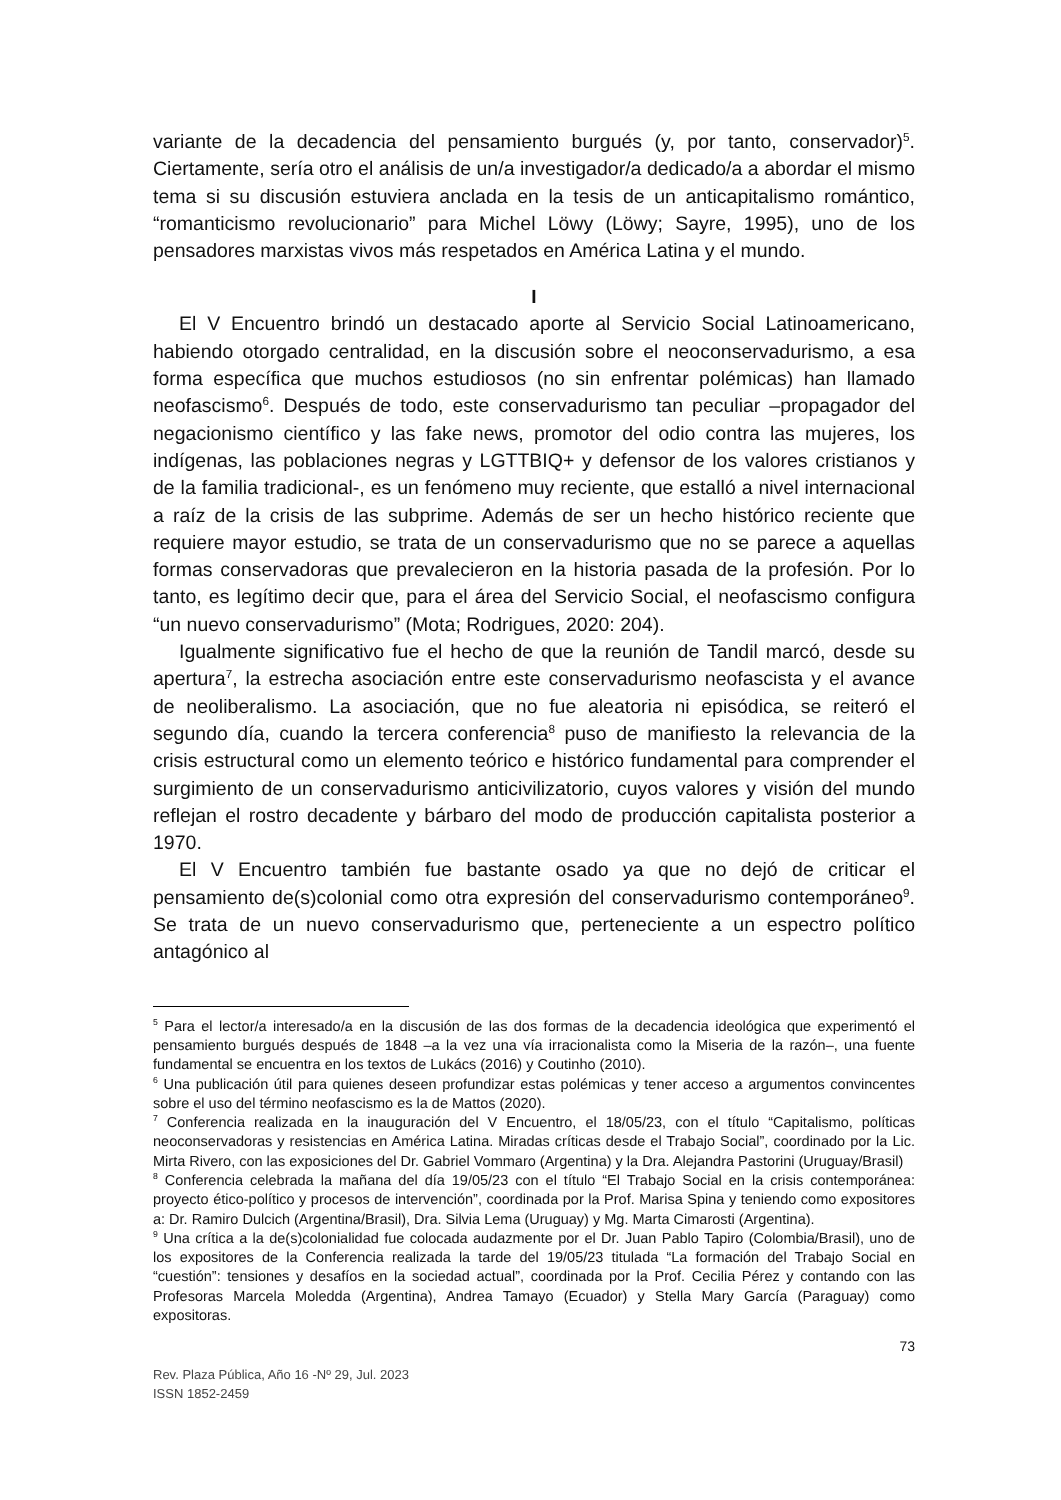variante de la decadencia del pensamiento burgués (y, por tanto, conservador)<sup>5</sup>. Ciertamente, sería otro el análisis de un/a investigador/a dedicado/a a abordar el mismo tema si su discusión estuviera anclada en la tesis de un anticapitalismo romántico, “romanticismo revolucionario” para Michel Löwy (Löwy; Sayre, 1995), uno de los pensadores marxistas vivos más respetados en América Latina y el mundo.
I
El V Encuentro brindó un destacado aporte al Servicio Social Latinoamericano, habiendo otorgado centralidad, en la discusión sobre el neoconservadurismo, a esa forma específica que muchos estudiosos (no sin enfrentar polémicas) han llamado neofascismo<sup>6</sup>. Después de todo, este conservadurismo tan peculiar –propagador del negacionismo científico y las fake news, promotor del odio contra las mujeres, los indígenas, las poblaciones negras y LGTTBIQ+ y defensor de los valores cristianos y de la familia tradicional-, es un fenómeno muy reciente, que estalló a nivel internacional a raíz de la crisis de las subprime. Además de ser un hecho histórico reciente que requiere mayor estudio, se trata de un conservadurismo que no se parece a aquellas formas conservadoras que prevalecieron en la historia pasada de la profesión. Por lo tanto, es legítimo decir que, para el área del Servicio Social, el neofascismo configura “un nuevo conservadurismo” (Mota; Rodrigues, 2020: 204).
Igualmente significativo fue el hecho de que la reunión de Tandil marcó, desde su apertura<sup>7</sup>, la estrecha asociación entre este conservadurismo neofascista y el avance de neoliberalismo. La asociación, que no fue aleatoria ni episódica, se reiteró el segundo día, cuando la tercera conferencia<sup>8</sup> puso de manifiesto la relevancia de la crisis estructural como un elemento teórico e histórico fundamental para comprender el surgimiento de un conservadurismo anticivilizatorio, cuyos valores y visión del mundo reflejan el rostro decadente y bárbaro del modo de producción capitalista posterior a 1970.
El V Encuentro también fue bastante osado ya que no dejó de criticar el pensamiento de(s)colonial como otra expresión del conservadurismo contemporáneo<sup>9</sup>. Se trata de un nuevo conservadurismo que, perteneciente a un espectro político antagónico al
<sup>5</sup> Para el lector/a interesado/a en la discusión de las dos formas de la decadencia ideológica que experimentó el pensamiento burgués después de 1848 –a la vez una vía irracionalista como la Miseria de la razón–, una fuente fundamental se encuentra en los textos de Lukács (2016) y Coutinho (2010).
<sup>6</sup> Una publicación útil para quienes deseen profundizar estas polémicas y tener acceso a argumentos convincentes sobre el uso del término neofascismo es la de Mattos (2020).
<sup>7</sup> Conferencia realizada en la inauguración del V Encuentro, el 18/05/23, con el título “Capitalismo, políticas neoconservadoras y resistencias en América Latina. Miradas críticas desde el Trabajo Social”, coordinado por la Lic. Mirta Rivero, con las exposiciones del Dr. Gabriel Vommaro (Argentina) y la Dra. Alejandra Pastorini (Uruguay/Brasil)
<sup>8</sup> Conferencia celebrada la mañana del día 19/05/23 con el título “El Trabajo Social en la crisis contemporánea: proyecto ético-político y procesos de intervención”, coordinada por la Prof. Marisa Spina y teniendo como expositores a: Dr. Ramiro Dulcich (Argentina/Brasil), Dra. Silvia Lema (Uruguay) y Mg. Marta Cimarosti (Argentina).
<sup>9</sup> Una crítica a la de(s)colonialidad fue colocada audazmente por el Dr. Juan Pablo Tapiro (Colombia/Brasil), uno de los expositores de la Conferencia realizada la tarde del 19/05/23 titulada “La formación del Trabajo Social en “cuestión”: tensiones y desafíos en la sociedad actual”, coordinada por la Prof. Cecilia Pérez y contando con las Profesoras Marcela Moledda (Argentina), Andrea Tamayo (Ecuador) y Stella Mary García (Paraguay) como expositoras.
73
Rev. Plaza Pública, Año 16 -Nº 29, Jul. 2023
ISSN 1852-2459